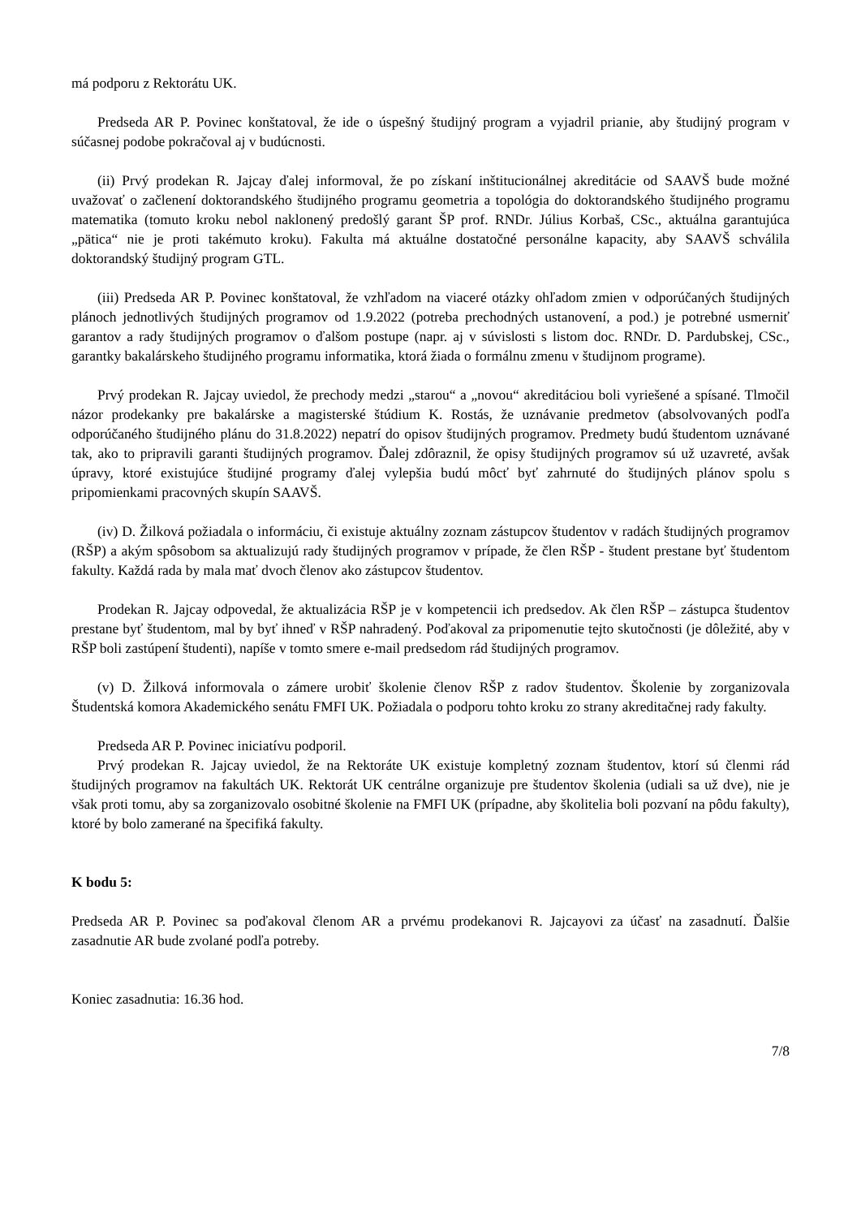má podporu z Rektorátu UK.
Predseda AR P. Povinec konštatoval, že ide o úspešný študijný program a vyjadril prianie, aby študijný program v súčasnej podobe pokračoval aj v budúcnosti.
(ii) Prvý prodekan R. Jajcay ďalej informoval, že po získaní inštitucionálnej akreditácie od SAAVŠ bude možné uvažovať o začlenení doktorandského študijného programu geometria a topológia do doktorandského študijného programu matematika (tomuto kroku nebol naklonený predošlý garant ŠP prof. RNDr. Július Korbaš, CSc., aktuálna garantujúca „pätica“ nie je proti takémuto kroku). Fakulta má aktuálne dostatočné personálne kapacity, aby SAAVŠ schválila doktorandský študijný program GTL.
(iii) Predseda AR P. Povinec konštatoval, že vzhľadom na viaceré otázky ohľadom zmien v odporúčaných študijných plánoch jednotlivých študijných programov od 1.9.2022 (potreba prechodných ustanovení, a pod.) je potrebné usmerniť garantov a rady študijných programov o ďalšom postupe (napr. aj v súvislosti s listom doc. RNDr. D. Pardubskej, CSc., garantky bakalárskeho študijného programu informatika, ktorá žiada o formálnu zmenu v študijnom programe).
Prvý prodekan R. Jajcay uviedol, že prechody medzi „starou“ a „novou“ akreditáciou boli vyriešené a spísané. Tlmočil názor prodekanky pre bakalárske a magisterské štúdium K. Rostás, že uznávanie predmetov (absolvovaných podľa odporúčaného študijného plánu do 31.8.2022) nepatrí do opisov študijných programov. Predmety budú študentom uznávané tak, ako to pripravili garanti študijných programov. Ďalej zdôraznil, že opisy študijných programov sú už uzavreté, avšak úpravy, ktoré existujúce študijné programy ďalej vylepšia budú môcť byť zahrnuté do študijných plánov spolu s pripomienkami pracovných skupín SAAVŠ.
(iv) D. Žilková požiadala o informáciu, či existuje aktuálny zoznam zástupcov študentov v radách študijných programov (RŠP) a akým spôsobom sa aktualizujú rady študijných programov v prípade, že člen RŠP - študent prestane byť študentom fakulty. Každá rada by mala mať dvoch členov ako zástupcov študentov.
Prodekan R. Jajcay odpovedal, že aktualizácia RŠP je v kompetencii ich predsedov. Ak člen RŠP – zástupca študentov prestane byť študentom, mal by byť ihneď v RŠP nahradený. Poďakoval za pripomenutie tejto skutočnosti (je dôležité, aby v RŠP boli zastúpení študenti), napíše v tomto smere e-mail predsedom rád študijných programov.
(v) D. Žilková informovala o zámere urobiť školenie členov RŠP z radov študentov. Školenie by zorganizovala Študentská komora Akademického senátu FMFI UK. Požiadala o podporu tohto kroku zo strany akreditačnej rady fakulty.
Predseda AR P. Povinec iniciatívu podporil.
Prvý prodekan R. Jajcay uviedol, že na Rektoráte UK existuje kompletný zoznam študentov, ktorí sú členmi rád študijných programov na fakultách UK. Rektorát UK centrálne organizuje pre študentov školenia (udiali sa už dve), nie je však proti tomu, aby sa zorganizovalo osobitné školenie na FMFI UK (prípadne, aby školitelia boli pozvaní na pôdu fakulty), ktoré by bolo zamerané na špecifiká fakulty.
K bodu 5:
Predseda AR P. Povinec sa poďakoval členom AR a prvému prodekanovi R. Jajcayovi za účasť na zasadnutí. Ďalšie zasadnutie AR bude zvolané podľa potreby.
Koniec zasadnutia: 16.36 hod.
7/8